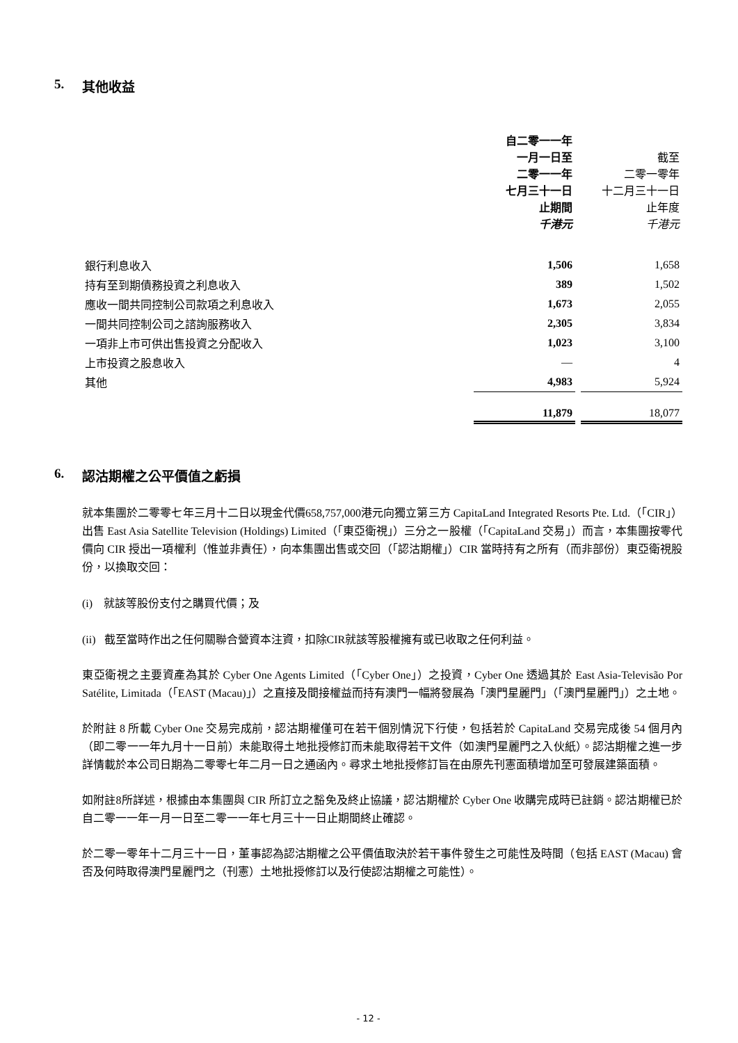5. 其他收益
| | 自二零一一年 一月一日至 二零一一年 七月三十一日 止期間 千港元 | | 截至 二零一零年 十二月三十一日 止年度 千港元 |
| --- | --- | --- | --- |
| 銀行利息收入 | 1,506 | | 1,658 |
| 持有至到期債務投資之利息收入 | 389 | | 1,502 |
| 應收一間共同控制公司款項之利息收入 | 1,673 | | 2,055 |
| 一間共同控制公司之諮詢服務收入 | 2,305 | | 3,834 |
| 一項非上市可供出售投資之分配收入 | 1,023 | | 3,100 |
| 上市投資之股息收入 | — | | 4 |
| 其他 | 4,983 | | 5,924 |
| | 11,879 | | 18,077 |
6. 認沽期權之公平價值之虧損
就本集團於二零零七年三月十二日以現金代價658,757,000港元向獨立第三方 CapitaLand Integrated Resorts Pte. Ltd.（「CIR」）出售 East Asia Satellite Television (Holdings) Limited（「東亞衛視」）三分之一股權（「CapitaLand 交易」）而言，本集團按零代價向 CIR 授出一項權利（惟並非責任），向本集團出售或交回（「認沽期權」）CIR 當時持有之所有（而非部份）東亞衛視股份，以換取交回：
(i) 就該等股份支付之購買代價；及
(ii) 截至當時作出之任何關聯合營資本注資，扣除CIR就該等股權擁有或已收取之任何利益。
東亞衛視之主要資產為其於 Cyber One Agents Limited（「Cyber One」）之投資，Cyber One 透過其於 East Asia-Televisão Por Satélite, Limitada（「EAST (Macau)」）之直接及間接權益而持有澳門一幅將發展為「澳門星麗門」（「澳門星麗門」）之土地。
於附註 8 所載 Cyber One 交易完成前，認沽期權僅可在若干個別情況下行使，包括若於 CapitaLand 交易完成後 54 個月內（即二零一一年九月十一日前）未能取得土地批授修訂而未能取得若干文件（如澳門星麗門之入伙紙）。認沽期權之進一步詳情載於本公司日期為二零零七年二月一日之通函內。尋求土地批授修訂旨在由原先刊憲面積增加至可發展建築面積。
如附註8所詳述，根據由本集團與 CIR 所訂立之豁免及終止協議，認沽期權於 Cyber One 收購完成時已註銷。認沽期權已於自二零一一年一月一日至二零一一年七月三十一日止期間終止確認。
於二零一零年十二月三十一日，董事認為認沽期權之公平價值取決於若干事件發生之可能性及時間（包括 EAST (Macau) 會否及何時取得澳門星麗門之（刊憲）土地批授修訂以及行使認沽期權之可能性）。
- 12 -